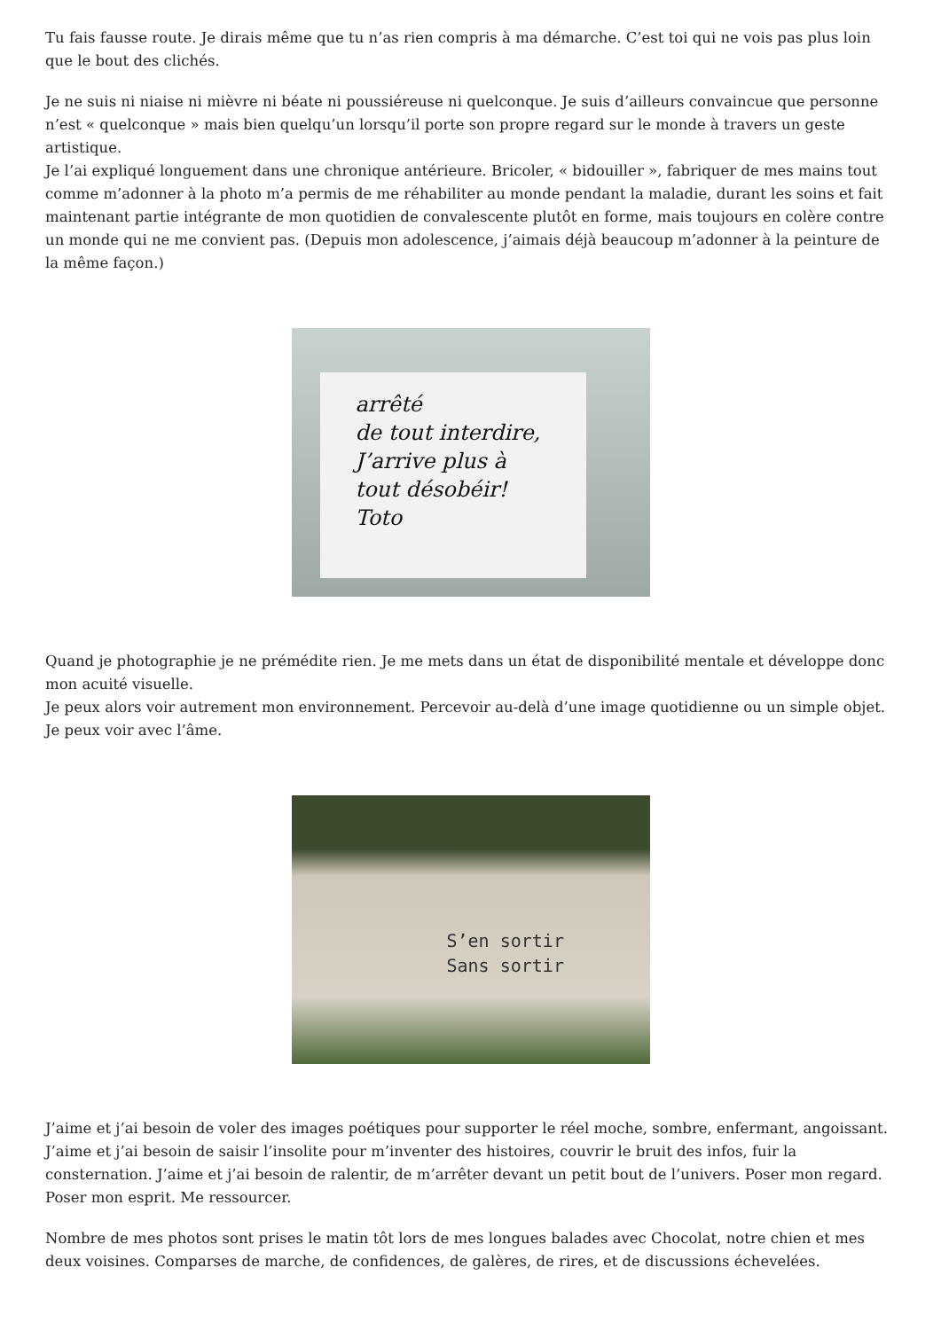Tu fais fausse route. Je dirais même que tu n’as rien compris à ma démarche. C’est toi qui ne vois pas plus loin que le bout des clichés.
Je ne suis ni niaise ni mièvre ni béate ni poussiéreuse ni quelconque. Je suis d’ailleurs convaincue que personne n’est « quelconque » mais bien quelqu’un lorsqu’il porte son propre regard sur le monde à travers un geste artistique.
Je l’ai expliqué longuement dans une chronique antérieure. Bricoler, « bidouiller », fabriquer de mes mains tout comme m’adonner à la photo m’a permis de me réhabiliter au monde pendant la maladie, durant les soins et fait maintenant partie intégrante de mon quotidien de convalescente plutôt en forme, mais toujours en colère contre un monde qui ne me convient pas. (Depuis mon adolescence, j’aimais déjà beaucoup m’adonner à la peinture de la même façon.)
arrêté
de tout interdire,
J’arrive plus à
tout désobéir!
Toto
Quand je photographie je ne prémédite rien. Je me mets dans un état de disponibilité mentale et développe donc mon acuité visuelle.
Je peux alors voir autrement mon environnement. Percevoir au-delà d’une image quotidienne ou un simple objet. Je peux voir avec l’âme.
S’en sortir
Sans sortir
J’aime et j’ai besoin de voler des images poétiques pour supporter le réel moche, sombre, enfermant, angoissant. J’aime et j’ai besoin de saisir l’insolite pour m’inventer des histoires, couvrir le bruit des infos, fuir la consternation. J’aime et j’ai besoin de ralentir, de m’arrêter devant un petit bout de l’univers. Poser mon regard. Poser mon esprit. Me ressourcer.
Nombre de mes photos sont prises le matin tôt lors de mes longues balades avec Chocolat, notre chien et mes deux voisines. Comparses de marche, de confidences, de galères, de rires, et de discussions échevelées.